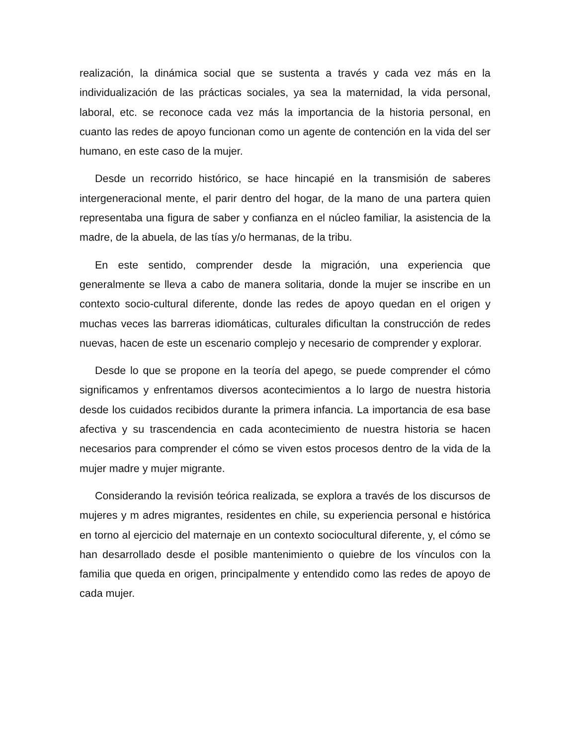realización, la dinámica social que se sustenta a través y cada vez más en la individualización de las prácticas sociales, ya sea la maternidad, la vida personal, laboral, etc. se reconoce cada vez más la importancia de la historia personal, en cuanto las redes de apoyo funcionan como un agente de contención en la vida del ser humano, en este caso de la mujer.
Desde un recorrido histórico, se hace hincapié en la transmisión de saberes intergeneracional mente, el parir dentro del hogar, de la mano de una partera quien representaba una figura de saber y confianza en el núcleo familiar, la asistencia de la madre, de la abuela, de las tías y/o hermanas, de la tribu.
En este sentido, comprender desde la migración, una experiencia que generalmente se lleva a cabo de manera solitaria, donde la mujer se inscribe en un contexto socio-cultural diferente, donde las redes de apoyo quedan en el origen y muchas veces las barreras idiomáticas, culturales dificultan la construcción de redes nuevas, hacen de este un escenario complejo y necesario de comprender y explorar.
Desde lo que se propone en la teoría del apego, se puede comprender el cómo significamos y enfrentamos diversos acontecimientos a lo largo de nuestra historia desde los cuidados recibidos durante la primera infancia. La importancia de esa base afectiva y su trascendencia en cada acontecimiento de nuestra historia se hacen necesarios para comprender el cómo se viven estos procesos dentro de la vida de la mujer madre y mujer migrante.
Considerando la revisión teórica realizada, se explora a través de los discursos de mujeres y m adres migrantes, residentes en chile, su experiencia personal e histórica en torno al ejercicio del maternaje en un contexto sociocultural diferente, y, el cómo se han desarrollado desde el posible mantenimiento o quiebre de los vínculos con la familia que queda en origen, principalmente y entendido como las redes de apoyo de cada mujer.